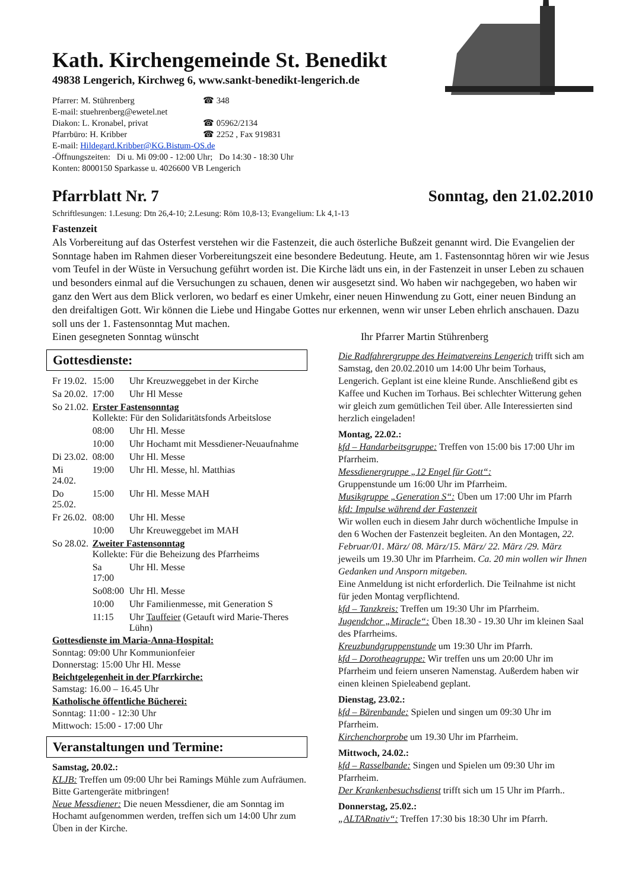Kath. Kirchengemeinde St. Benedikt
49838 Lengerich, Kirchweg 6, www.sankt-benedikt-lengerich.de
| Pfarrer: M. Stührenberg | ☎ 348 |
| E-mail: stuehrenberg@ewetel.net | |
| Diakon: L. Kronabel, privat | ☎ 05962/2134 |
| Pfarrbüro: H. Kribber | ☎ 2252 , Fax 919831 |
| E-mail: Hildegard.Kribber@KG.Bistum-OS.de | |
| -Öffnungszeiten: Di u. Mi 09:00 - 12:00 Uhr; Do 14:30 - 18:30 Uhr | |
| Konten: 8000150 Sparkasse u. 4026600 VB Lengerich | |
Pfarrblatt Nr. 7 Sonntag, den 21.02.2010
Schriftlesungen: 1.Lesung: Dtn 26,4-10; 2.Lesung: Röm 10,8-13; Evangelium: Lk 4,1-13
Fastenzeit
Als Vorbereitung auf das Osterfest verstehen wir die Fastenzeit, die auch österliche Bußzeit genannt wird. Die Evangelien der Sonntage haben im Rahmen dieser Vorbereitungszeit eine besondere Bedeutung. Heute, am 1. Fastensonntag hören wir wie Jesus vom Teufel in der Wüste in Versuchung geführt worden ist. Die Kirche lädt uns ein, in der Fastenzeit in unser Leben zu schauen und besonders einmal auf die Versuchungen zu schauen, denen wir ausgesetzt sind. Wo haben wir nachgegeben, wo haben wir ganz den Wert aus dem Blick verloren, wo bedarf es einer Umkehr, einer neuen Hinwendung zu Gott, einer neuen Bindung an den dreifaltigen Gott. Wir können die Liebe und Hingabe Gottes nur erkennen, wenn wir unser Leben ehrlich anschauen. Dazu soll uns der 1. Fastensonntag Mut machen.
Einen gesegneten Sonntag wünscht Ihr Pfarrer Martin Stührenberg
Gottesdienste:
| Fr 19.02. | 15:00 | Uhr Kreuzweggebet in der Kirche |
| Sa 20.02. | 17:00 | Uhr Hl Messe |
| So 21.02. | Erster Fastensonntag Kollekte: Für den Solidaritätsfonds Arbeitslose | |
| | 08:00 | Uhr Hl. Messe |
| | 10:00 | Uhr Hochamt mit Messdiener-Neuaufnahme |
| Di 23.02. | 08:00 | Uhr Hl. Messe |
| Mi 24.02. | 19:00 | Uhr Hl. Messe, hl. Matthias |
| Do 25.02. | 15:00 | Uhr Hl. Messe MAH |
| Fr 26.02. | 08:00 | Uhr Hl. Messe |
| | 10:00 | Uhr Kreuweggebet im MAH |
| So 28.02. | Zweiter Fastensonntag Kollekte: Für die Beheizung des Pfarrheims | |
| | Sa 17:00 | Uhr Hl. Messe |
| | So08:00 | Uhr Hl. Messe |
| | 10:00 | Uhr Familienmesse, mit Generation S |
| | 11:15 | Uhr Tauffeier (Getauft wird Marie-Theres Lühn) |
Gottesdienste im Maria-Anna-Hospital:
Sonntag: 09:00 Uhr Kommunionfeier
Donnerstag: 15:00 Uhr Hl. Messe
Beichtgelegenheit in der Pfarrkirche:
Samstag: 16.00 – 16.45 Uhr
Katholische öffentliche Bücherei:
Sonntag: 11:00 - 12:30 Uhr
Mittwoch: 15:00 - 17:00 Uhr
Veranstaltungen und Termine:
Samstag, 20.02.:
KLJB: Treffen um 09:00 Uhr bei Ramings Mühle zum Aufräumen. Bitte Gartengeräte mitbringen!
Neue Messdiener: Die neuen Messdiener, die am Sonntag im Hochamt aufgenommen werden, treffen sich um 14:00 Uhr zum Üben in der Kirche.
Die Radfahrergruppe des Heimatvereins Lengerich trifft sich am Samstag, den 20.02.2010 um 14:00 Uhr beim Torhaus, Lengerich. Geplant ist eine kleine Runde. Anschließend gibt es Kaffee und Kuchen im Torhaus. Bei schlechter Witterung gehen wir gleich zum gemütlichen Teil über. Alle Interessierten sind herzlich eingeladen!
Montag, 22.02.:
kfd – Handarbeitsgruppe: Treffen von 15:00 bis 17:00 Uhr im Pfarrheim.
Messdienergruppe „12 Engel für Gott“:
Gruppenstunde um 16:00 Uhr im Pfarrheim.
Musikgruppe „Generation S“: Üben um 17:00 Uhr im Pfarrh
kfd: Impulse während der Fastenzeit
Wir wollen euch in diesem Jahr durch wöchentliche Impulse in den 6 Wochen der Fastenzeit begleiten. An den Montagen, 22. Februar/01. März/ 08. März/15. März/ 22. März /29. März jeweils um 19.30 Uhr im Pfarrheim. Ca. 20 min wollen wir Ihnen Gedanken und Ansporn mitgeben.
Eine Anmeldung ist nicht erforderlich. Die Teilnahme ist nicht für jeden Montag verpflichtend.
kfd – Tanzkreis: Treffen um 19:30 Uhr im Pfarrheim.
Jugendchor „Miracle“: Üben 18.30 - 19.30 Uhr im kleinen Saal des Pfarrheims.
Kreuzbundgruppenstunde um 19:30 Uhr im Pfarrh.
kfd – Dorotheagruppe: Wir treffen uns um 20:00 Uhr im Pfarrheim und feiern unseren Namenstag. Außerdem haben wir einen kleinen Spieleabend geplant.
Dienstag, 23.02.:
kfd – Bärenbande: Spielen und singen um 09:30 Uhr im Pfarrheim.
Kirchenchorprobe um 19.30 Uhr im Pfarrheim.
Mittwoch, 24.02.:
kfd – Rasselbande: Singen und Spielen um 09:30 Uhr im Pfarrheim.
Der Krankenbesuchsdienst trifft sich um 15 Uhr im Pfarrh..
Donnerstag, 25.02.:
„ALTARnativ“: Treffen 17:30 bis 18:30 Uhr im Pfarrh.